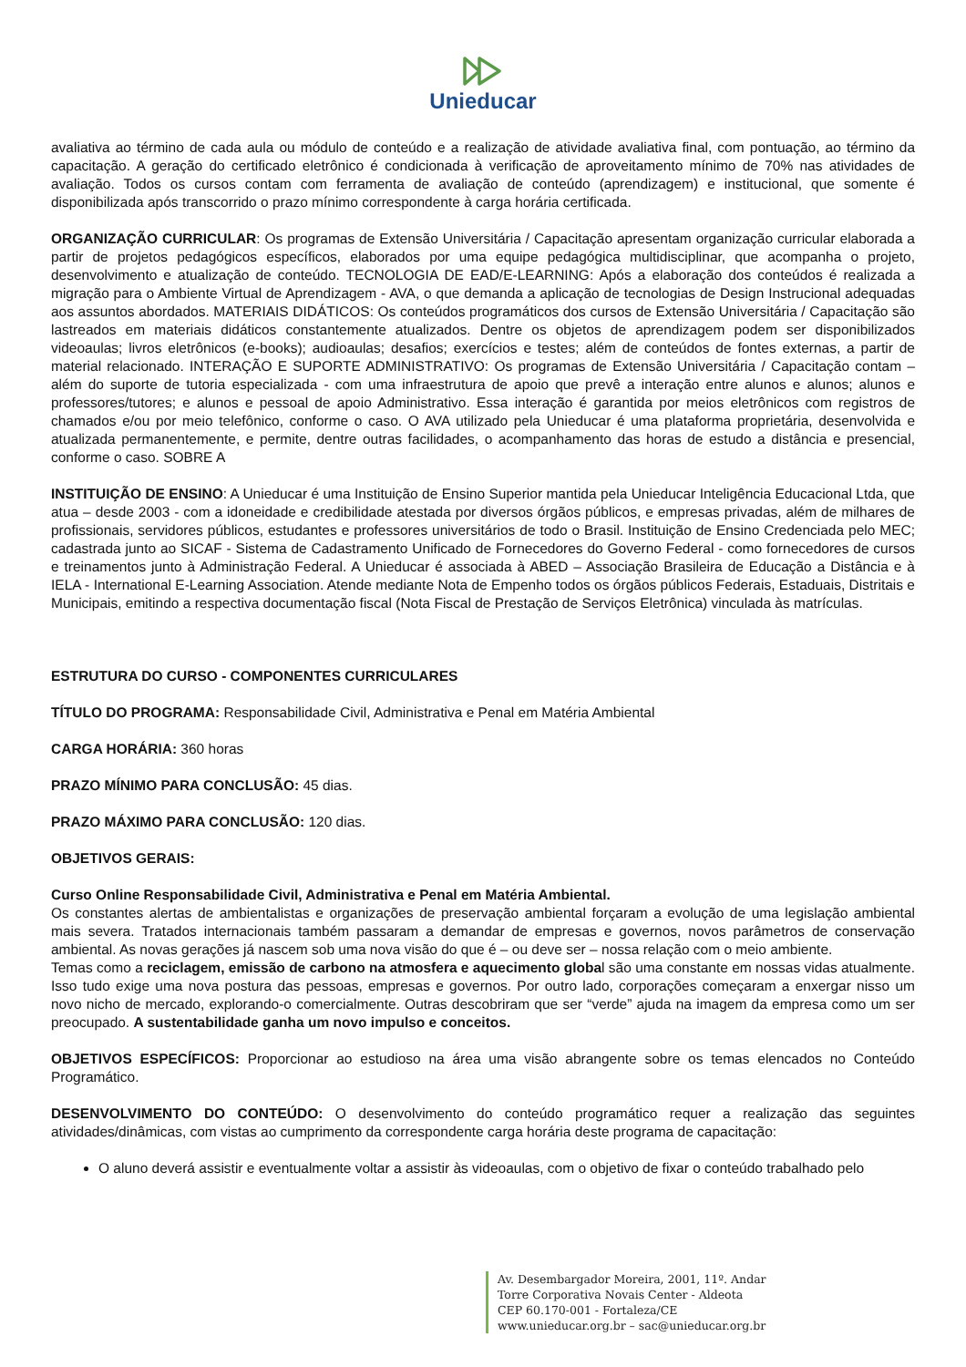Unieducar
avaliativa ao término de cada aula ou módulo de conteúdo e a realização de atividade avaliativa final, com pontuação, ao término da capacitação. A geração do certificado eletrônico é condicionada à verificação de aproveitamento mínimo de 70% nas atividades de avaliação. Todos os cursos contam com ferramenta de avaliação de conteúdo (aprendizagem) e institucional, que somente é disponibilizada após transcorrido o prazo mínimo correspondente à carga horária certificada.
ORGANIZAÇÃO CURRICULAR: Os programas de Extensão Universitária / Capacitação apresentam organização curricular elaborada a partir de projetos pedagógicos específicos, elaborados por uma equipe pedagógica multidisciplinar, que acompanha o projeto, desenvolvimento e atualização de conteúdo. TECNOLOGIA DE EAD/E-LEARNING: Após a elaboração dos conteúdos é realizada a migração para o Ambiente Virtual de Aprendizagem - AVA, o que demanda a aplicação de tecnologias de Design Instrucional adequadas aos assuntos abordados. MATERIAIS DIDÁTICOS: Os conteúdos programáticos dos cursos de Extensão Universitária / Capacitação são lastreados em materiais didáticos constantemente atualizados. Dentre os objetos de aprendizagem podem ser disponibilizados videoaulas; livros eletrônicos (e-books); audioaulas; desafios; exercícios e testes; além de conteúdos de fontes externas, a partir de material relacionado. INTERAÇÃO E SUPORTE ADMINISTRATIVO: Os programas de Extensão Universitária / Capacitação contam – além do suporte de tutoria especializada - com uma infraestrutura de apoio que prevê a interação entre alunos e alunos; alunos e professores/tutores; e alunos e pessoal de apoio Administrativo. Essa interação é garantida por meios eletrônicos com registros de chamados e/ou por meio telefônico, conforme o caso. O AVA utilizado pela Unieducar é uma plataforma proprietária, desenvolvida e atualizada permanentemente, e permite, dentre outras facilidades, o acompanhamento das horas de estudo a distância e presencial, conforme o caso. SOBRE A
INSTITUIÇÃO DE ENSINO: A Unieducar é uma Instituição de Ensino Superior mantida pela Unieducar Inteligência Educacional Ltda, que atua – desde 2003 - com a idoneidade e credibilidade atestada por diversos órgãos públicos, e empresas privadas, além de milhares de profissionais, servidores públicos, estudantes e professores universitários de todo o Brasil. Instituição de Ensino Credenciada pelo MEC; cadastrada junto ao SICAF - Sistema de Cadastramento Unificado de Fornecedores do Governo Federal - como fornecedores de cursos e treinamentos junto à Administração Federal. A Unieducar é associada à ABED – Associação Brasileira de Educação a Distância e à IELA - International E-Learning Association. Atende mediante Nota de Empenho todos os órgãos públicos Federais, Estaduais, Distritais e Municipais, emitindo a respectiva documentação fiscal (Nota Fiscal de Prestação de Serviços Eletrônica) vinculada às matrículas.
ESTRUTURA DO CURSO - COMPONENTES CURRICULARES
TÍTULO DO PROGRAMA: Responsabilidade Civil, Administrativa e Penal em Matéria Ambiental
CARGA HORÁRIA: 360 horas
PRAZO MÍNIMO PARA CONCLUSÃO: 45 dias.
PRAZO MÁXIMO PARA CONCLUSÃO: 120 dias.
OBJETIVOS GERAIS:
Curso Online Responsabilidade Civil, Administrativa e Penal em Matéria Ambiental.
Os constantes alertas de ambientalistas e organizações de preservação ambiental forçaram a evolução de uma legislação ambiental mais severa. Tratados internacionais também passaram a demandar de empresas e governos, novos parâmetros de conservação ambiental. As novas gerações já nascem sob uma nova visão do que é – ou deve ser – nossa relação com o meio ambiente.
Temas como a reciclagem, emissão de carbono na atmosfera e aquecimento global são uma constante em nossas vidas atualmente. Isso tudo exige uma nova postura das pessoas, empresas e governos. Por outro lado, corporações começaram a enxergar nisso um novo nicho de mercado, explorando-o comercialmente. Outras descobriram que ser “verde” ajuda na imagem da empresa como um ser preocupado. A sustentabilidade ganha um novo impulso e conceitos.
OBJETIVOS ESPECÍFICOS: Proporcionar ao estudioso na área uma visão abrangente sobre os temas elencados no Conteúdo Programático.
DESENVOLVIMENTO DO CONTEÚDO: O desenvolvimento do conteúdo programático requer a realização das seguintes atividades/dinâmicas, com vistas ao cumprimento da correspondente carga horária deste programa de capacitação:
O aluno deverá assistir e eventualmente voltar a assistir às videoaulas, com o objetivo de fixar o conteúdo trabalhado pelo
Av. Desembargador Moreira, 2001, 11º. Andar
Torre Corporativa Novais Center - Aldeota
CEP 60.170-001 - Fortaleza/CE
www.unieducar.org.br – sac@unieducar.org.br